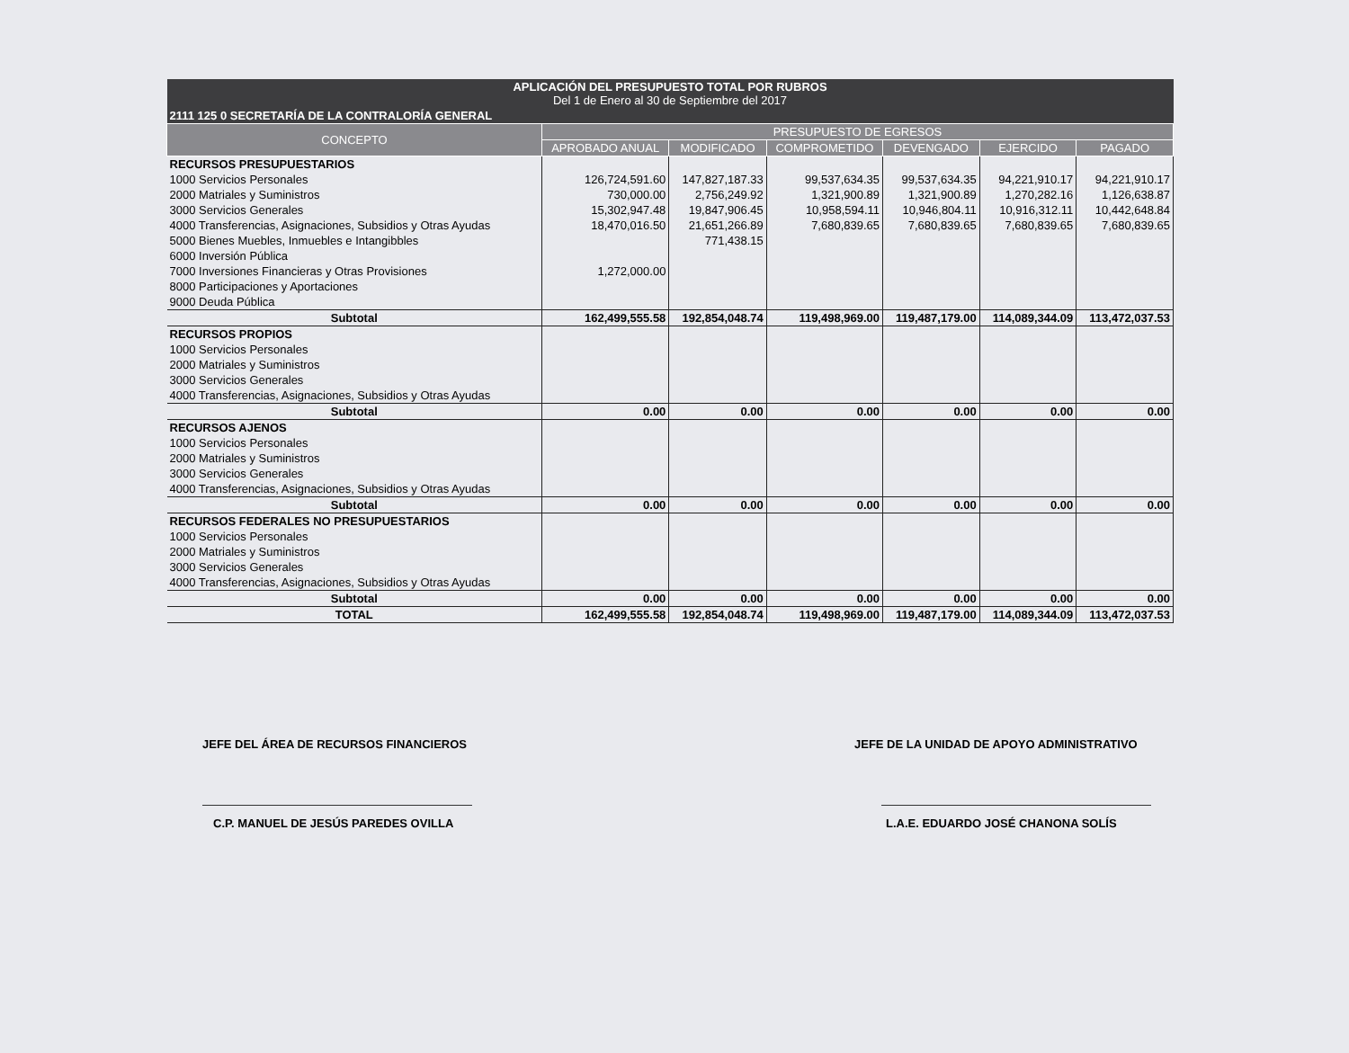| APLICACIÓN DEL PRESUPUESTO TOTAL POR RUBROS Del 1 de Enero al 30 de Septiembre del 2017 | | | | | | |
| --- | --- | --- | --- | --- | --- | --- |
| 2111 125 0 SECRETARÍA DE LA CONTRALORÍA GENERAL | | | | | | |
| CONCEPTO | PRESUPUESTO DE EGRESOS | | | | | |
| | APROBADO ANUAL | MODIFICADO | COMPROMETIDO | DEVENGADO | EJERCIDO | PAGADO |
| RECURSOS PRESUPUESTARIOS | | | | | | |
| 1000 Servicios Personales | 126,724,591.60 | 147,827,187.33 | 99,537,634.35 | 99,537,634.35 | 94,221,910.17 | 94,221,910.17 |
| 2000 Matriales y Suministros | 730,000.00 | 2,756,249.92 | 1,321,900.89 | 1,321,900.89 | 1,270,282.16 | 1,126,638.87 |
| 3000 Servicios Generales | 15,302,947.48 | 19,847,906.45 | 10,958,594.11 | 10,946,804.11 | 10,916,312.11 | 10,442,648.84 |
| 4000 Transferencias, Asignaciones, Subsidios y Otras Ayudas | 18,470,016.50 | 21,651,266.89 | 7,680,839.65 | 7,680,839.65 | 7,680,839.65 | 7,680,839.65 |
| 5000 Bienes Muebles, Inmuebles e Intangibbles | | 771,438.15 | | | | |
| 6000 Inversión Pública | | | | | | |
| 7000 Inversiones Financieras y Otras Provisiones | 1,272,000.00 | | | | | |
| 8000 Participaciones y Aportaciones | | | | | | |
| 9000 Deuda Pública | | | | | | |
| Subtotal | 162,499,555.58 | 192,854,048.74 | 119,498,969.00 | 119,487,179.00 | 114,089,344.09 | 113,472,037.53 |
| RECURSOS PROPIOS | | | | | | |
| 1000 Servicios Personales | | | | | | |
| 2000 Matriales y Suministros | | | | | | |
| 3000 Servicios Generales | | | | | | |
| 4000 Transferencias, Asignaciones, Subsidios y Otras Ayudas | | | | | | |
| Subtotal | 0.00 | 0.00 | 0.00 | 0.00 | 0.00 | 0.00 |
| RECURSOS AJENOS | | | | | | |
| 1000 Servicios Personales | | | | | | |
| 2000 Matriales y Suministros | | | | | | |
| 3000 Servicios Generales | | | | | | |
| 4000 Transferencias, Asignaciones, Subsidios y Otras Ayudas | | | | | | |
| Subtotal | 0.00 | 0.00 | 0.00 | 0.00 | 0.00 | 0.00 |
| RECURSOS FEDERALES NO PRESUPUESTARIOS | | | | | | |
| 1000 Servicios Personales | | | | | | |
| 2000 Matriales y Suministros | | | | | | |
| 3000 Servicios Generales | | | | | | |
| 4000 Transferencias, Asignaciones, Subsidios y Otras Ayudas | | | | | | |
| Subtotal | 0.00 | 0.00 | 0.00 | 0.00 | 0.00 | 0.00 |
| TOTAL | 162,499,555.58 | 192,854,048.74 | 119,498,969.00 | 119,487,179.00 | 114,089,344.09 | 113,472,037.53 |
JEFE DEL ÁREA DE RECURSOS FINANCIEROS
C.P. MANUEL DE JESÚS PAREDES OVILLA
JEFE DE LA UNIDAD DE APOYO ADMINISTRATIVO
L.A.E. EDUARDO JOSÉ CHANONA SOLÍS